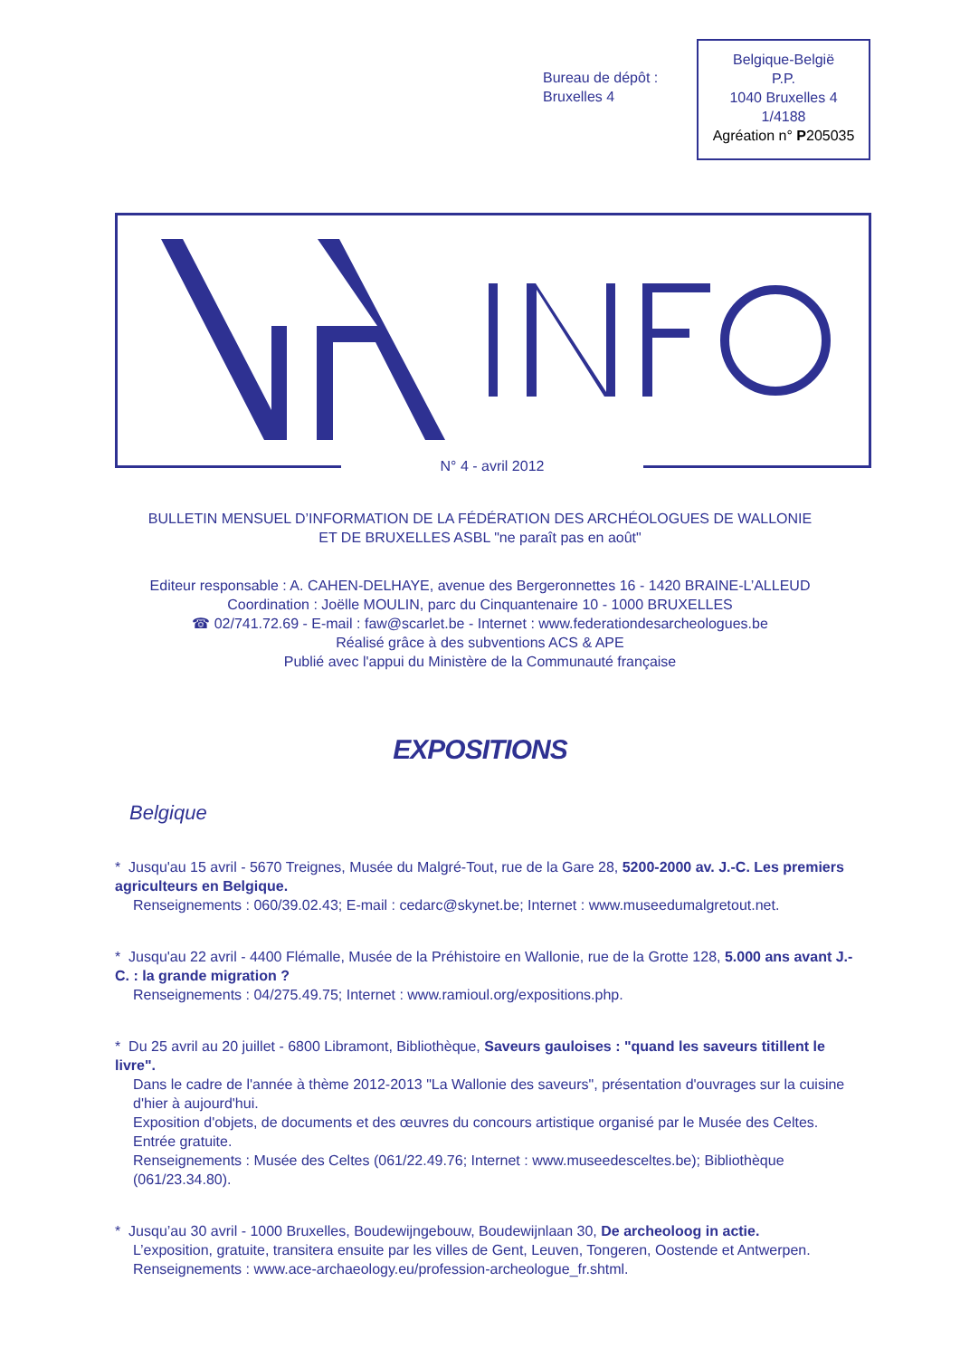Bureau de dépôt :
Bruxelles 4
Belgique-België
P.P.
1040 Bruxelles 4
1/4188
Agréation n° P205035
N° 4 - avril 2012
BULLETIN MENSUEL D’INFORMATION DE LA FÉDÉRATION DES ARCHÉOLOGUES DE WALLONIE
ET DE BRUXELLES ASBL "ne paraît pas en août"
Editeur responsable : A. CAHEN-DELHAYE, avenue des Bergeronnettes 16 - 1420 BRAINE-L’ALLEUD
Coordination : Joëlle MOULIN, parc du Cinquantenaire 10 - 1000 BRUXELLES
☎ 02/741.72.69 - E-mail : faw@scarlet.be - Internet : www.federationdesarcheologues.be
Réalisé grâce à des subventions ACS & APE
Publié avec l'appui du Ministère de la Communauté française
EXPOSITIONS
Belgique
* Jusqu'au 15 avril - 5670 Treignes, Musée du Malgré-Tout, rue de la Gare 28, 5200-2000 av. J.-C. Les premiers agriculteurs en Belgique.
Renseignements : 060/39.02.43; E-mail : cedarc@skynet.be; Internet : www.museedumalgretout.net.
* Jusqu'au 22 avril - 4400 Flémalle, Musée de la Préhistoire en Wallonie, rue de la Grotte 128, 5.000 ans avant J.-C. : la grande migration ?
Renseignements : 04/275.49.75; Internet : www.ramioul.org/expositions.php.
* Du 25 avril au 20 juillet - 6800 Libramont, Bibliothèque, Saveurs gauloises : "quand les saveurs titillent le livre".
Dans le cadre de l'année à thème 2012-2013 "La Wallonie des saveurs", présentation d'ouvrages sur la cuisine d'hier à aujourd'hui.
Exposition d'objets, de documents et des œuvres du concours artistique organisé par le Musée des Celtes.
Entrée gratuite.
Renseignements : Musée des Celtes (061/22.49.76; Internet : www.museedesceltes.be); Bibliothèque (061/23.34.80).
* Jusqu’au 30 avril - 1000 Bruxelles, Boudewijngebouw, Boudewijnlaan 30, De archeoloog in actie.
L’exposition, gratuite, transitera ensuite par les villes de Gent, Leuven, Tongeren, Oostende et Antwerpen.
Renseignements : www.ace-archaeology.eu/profession-archeologue_fr.shtml.